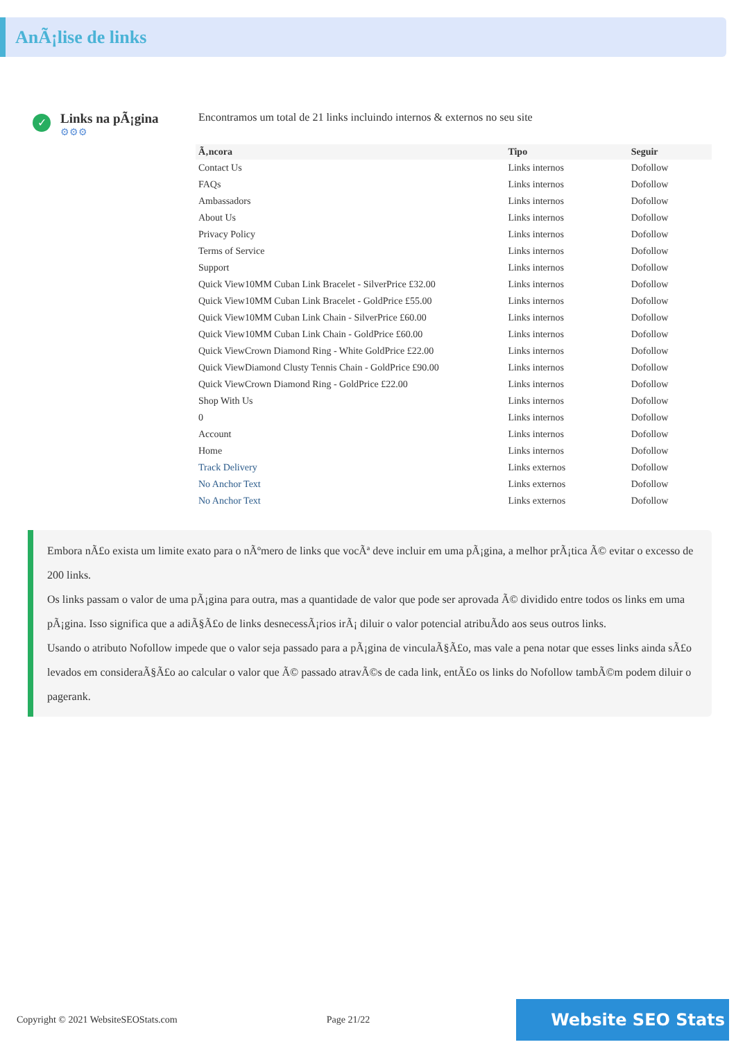AnÃ¡lise de links
✓
Links na pÃ¡gina
⚙⚙⚙
Encontramos um total de 21 links incluindo internos & externos no seu site
| Ã‚ncora | Tipo | Seguir |
| --- | --- | --- |
| Contact Us | Links internos | Dofollow |
| FAQs | Links internos | Dofollow |
| Ambassadors | Links internos | Dofollow |
| About Us | Links internos | Dofollow |
| Privacy Policy | Links internos | Dofollow |
| Terms of Service | Links internos | Dofollow |
| Support | Links internos | Dofollow |
| Quick View10MM Cuban Link Bracelet - SilverPrice £32.00 | Links internos | Dofollow |
| Quick View10MM Cuban Link Bracelet - GoldPrice £55.00 | Links internos | Dofollow |
| Quick View10MM Cuban Link Chain - SilverPrice £60.00 | Links internos | Dofollow |
| Quick View10MM Cuban Link Chain - GoldPrice £60.00 | Links internos | Dofollow |
| Quick ViewCrown Diamond Ring - White GoldPrice £22.00 | Links internos | Dofollow |
| Quick ViewDiamond Clusty Tennis Chain - GoldPrice £90.00 | Links internos | Dofollow |
| Quick ViewCrown Diamond Ring - GoldPrice £22.00 | Links internos | Dofollow |
| Shop With Us | Links internos | Dofollow |
| 0 | Links internos | Dofollow |
| Account | Links internos | Dofollow |
| Home | Links internos | Dofollow |
| Track Delivery | Links externos | Dofollow |
| No Anchor Text | Links externos | Dofollow |
| No Anchor Text | Links externos | Dofollow |
Embora nÃ£o exista um limite exato para o nÃºmero de links que vocÃª deve incluir em uma pÃ¡gina, a melhor prÃ¡tica Ã© evitar o excesso de 200 links.
Os links passam o valor de uma pÃ¡gina para outra, mas a quantidade de valor que pode ser aprovada Ã© dividido entre todos os links em uma pÃ¡gina. Isso significa que a adiÃ§Ã£o de links desnecessÃ¡rios irÃ¡ diluir o valor potencial atribuÃdo aos seus outros links.
Usando o atributo Nofollow impede que o valor seja passado para a pÃ¡gina de vinculaÃ§Ã£o, mas vale a pena notar que esses links ainda sÃ£o levados em consideraÃ§Ã£o ao calcular o valor que Ã© passado atravÃ©s de cada link, entÃ£o os links do Nofollow tambÃ©m podem diluir o pagerank.
Copyright © 2021 WebsiteSEOStats.com Page 21/22 Website SEO Stats